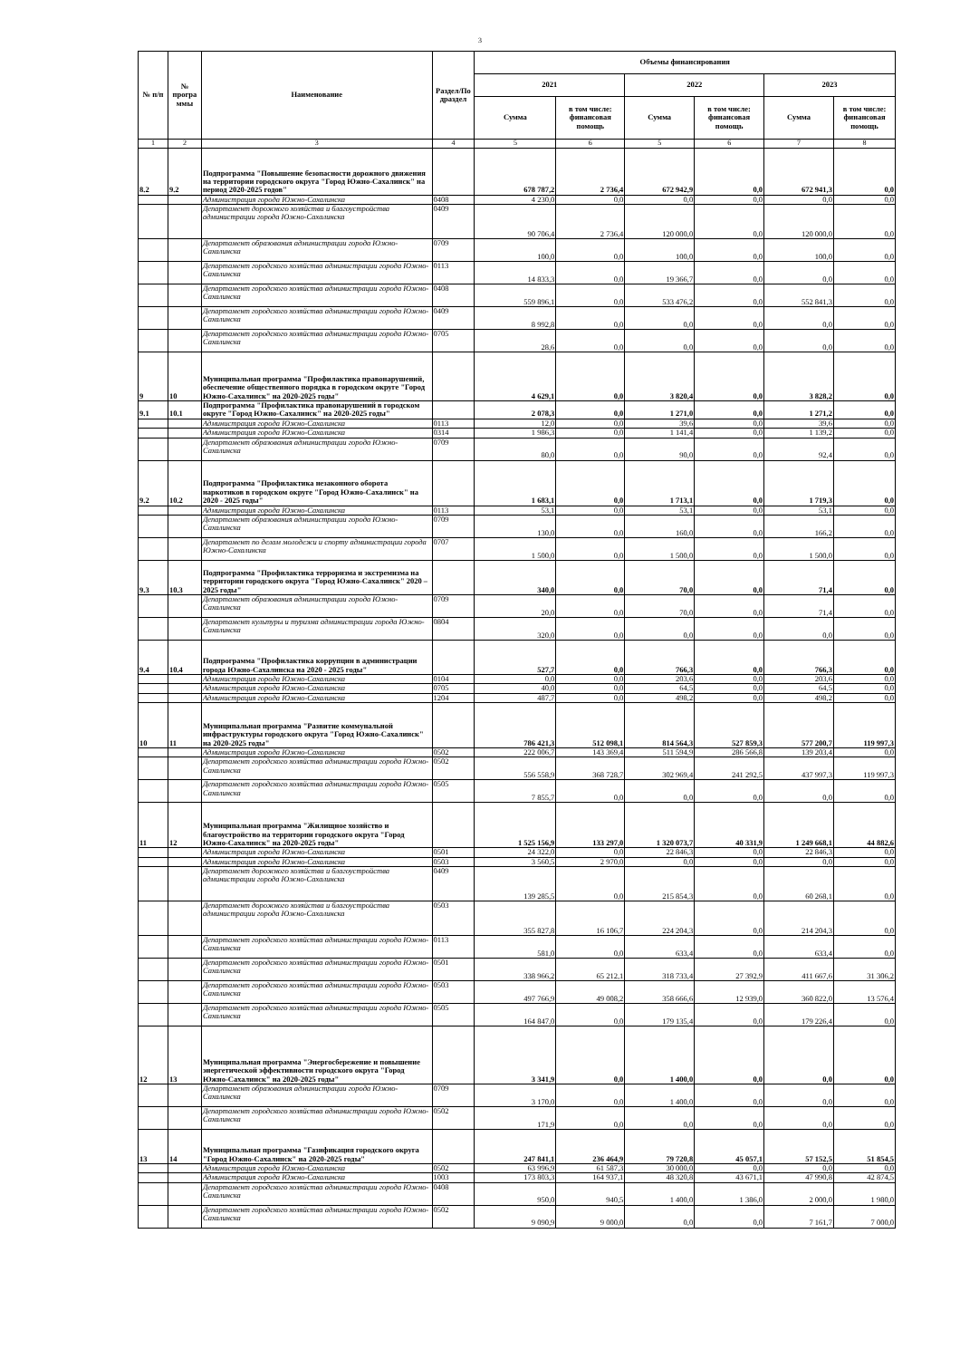3
| № п/п | № програ ммы | Наименование | Раздел/По драздел | Объемы финансирования | | | | | |
| --- | --- | --- | --- | --- | --- | --- | --- | --- | --- |
| | | | | 2021 | | 2022 | | 2023 | |
| | | | | Сумма | в том числе: финансовая помощь | Сумма | в том числе: финансовая помощь | Сумма | в том числе: финансовая помощь |
| 1 | 2 | 3 | 4 | 5 | 6 | 5 | 6 | 7 | 8 |
| 8.2 | 9.2 | Подпрограмма "Повышение безопасности дорожного движения на территории городского округа "Город Южно-Сахалинск" на период 2020-2025 годов" | | 678 787,2 | 2 736,4 | 672 942,9 | 0,0 | 672 941,3 | 0,0 |
| | | Администрация города Южно-Сахалинска | 0408 | 4 230,0 | 0,0 | 0,0 | 0,0 | 0,0 | 0,0 |
| | | Департамент дорожного хозяйства и благоустройства администрации города Южно-Сахалинска | 0409 | 90 706,4 | 2 736,4 | 120 000,0 | 0,0 | 120 000,0 | 0,0 |
| | | Департамент образования администрации города Южно-Сахалинска | 0709 | 100,0 | 0,0 | 100,0 | 0,0 | 100,0 | 0,0 |
| | | Департамент городского хозяйства администрации города Южно-Сахалинска | 0113 | 14 833,3 | 0,0 | 19 366,7 | 0,0 | 0,0 | 0,0 |
| | | Департамент городского хозяйства администрации города Южно-Сахалинска | 0408 | 559 896,1 | 0,0 | 533 476,2 | 0,0 | 552 841,3 | 0,0 |
| | | Департамент городского хозяйства администрации города Южно-Сахалинска | 0409 | 8 992,8 | 0,0 | 0,0 | 0,0 | 0,0 | 0,0 |
| | | Департамент городского хозяйства администрации города Южно-Сахалинска | 0705 | 28,6 | 0,0 | 0,0 | 0,0 | 0,0 | 0,0 |
| 9 | 10 | Муниципальная программа "Профилактика правонарушений, обеспечение общественного порядка в городском округе "Город Южно-Сахалинск" на 2020-2025 годы" | | 4 629,1 | 0,0 | 3 820,4 | 0,0 | 3 828,2 | 0,0 |
| 9.1 | 10.1 | Подпрограмма "Профилактика правонарушений в городском округе "Город Южно-Сахалинск" на 2020-2025 годы" | | 2 078,3 | 0,0 | 1 271,0 | 0,0 | 1 271,2 | 0,0 |
| | | Администрация города Южно-Сахалинска | 0113 | 12,0 | 0,0 | 39,6 | 0,0 | 39,6 | 0,0 |
| | | Администрация города Южно-Сахалинска | 0314 | 1 986,3 | 0,0 | 1 141,4 | 0,0 | 1 139,2 | 0,0 |
| | | Департамент образования администрации города Южно-Сахалинска | 0709 | 80,0 | 0,0 | 90,0 | 0,0 | 92,4 | 0,0 |
| 9.2 | 10.2 | Подпрограмма "Профилактика незаконного оборота наркотиков в городском округе "Город Южно-Сахалинск" на 2020 - 2025 годы" | | 1 683,1 | 0,0 | 1 713,1 | 0,0 | 1 719,3 | 0,0 |
| | | Администрация города Южно-Сахалинска | 0113 | 53,1 | 0,0 | 53,1 | 0,0 | 53,1 | 0,0 |
| | | Департамент образования администрации города Южно-Сахалинска | 0709 | 130,0 | 0,0 | 160,0 | 0,0 | 166,2 | 0,0 |
| | | Департамент по делам молодежи и спорту администрации города Южно-Сахалинска | 0707 | 1 500,0 | 0,0 | 1 500,0 | 0,0 | 1 500,0 | 0,0 |
| 9.3 | 10.3 | Подпрограмма "Профилактика терроризма и экстремизма на территории городского округа "Город Южно-Сахалинск" 2020 – 2025 годы" | | 340,0 | 0,0 | 70,0 | 0,0 | 71,4 | 0,0 |
| | | Департамент образования администрации города Южно-Сахалинска | 0709 | 20,0 | 0,0 | 70,0 | 0,0 | 71,4 | 0,0 |
| | | Департамент культуры и туризма администрации города Южно-Сахалинска | 0804 | 320,0 | 0,0 | 0,0 | 0,0 | 0,0 | 0,0 |
| 9.4 | 10.4 | Подпрограмма "Профилактика коррупции в администрации города Южно-Сахалинска на 2020 - 2025 годы" | | 527,7 | 0,0 | 766,3 | 0,0 | 766,3 | 0,0 |
| | | Администрация города Южно-Сахалинска | 0104 | 0,0 | 0,0 | 203,6 | 0,0 | 203,6 | 0,0 |
| | | Администрация города Южно-Сахалинска | 0705 | 40,0 | 0,0 | 64,5 | 0,0 | 64,5 | 0,0 |
| | | Администрация города Южно-Сахалинска | 1204 | 487,7 | 0,0 | 498,2 | 0,0 | 498,2 | 0,0 |
| 10 | 11 | Муниципальная программа "Развитие коммунальной инфраструктуры городского округа "Город Южно-Сахалинск" на 2020-2025 годы" | | 786 421,3 | 512 098,1 | 814 564,3 | 527 859,3 | 577 200,7 | 119 997,3 |
| | | Администрация города Южно-Сахалинска | 0502 | 222 006,7 | 143 369,4 | 511 594,9 | 286 566,8 | 139 203,4 | 0,0 |
| | | Департамент городского хозяйства администрации города Южно-Сахалинска | 0502 | 556 558,9 | 368 728,7 | 302 969,4 | 241 292,5 | 437 997,3 | 119 997,3 |
| | | Департамент городского хозяйства администрации города Южно-Сахалинска | 0505 | 7 855,7 | 0,0 | 0,0 | 0,0 | 0,0 | 0,0 |
| 11 | 12 | Муниципальная программа "Жилищное хозяйство и благоустройство на территории городского округа "Город Южно-Сахалинск" на 2020-2025 годы" | | 1 525 156,9 | 133 297,0 | 1 320 073,7 | 40 331,9 | 1 249 668,1 | 44 882,6 |
| | | Администрация города Южно-Сахалинска | 0501 | 24 322,0 | 0,0 | 22 846,3 | 0,0 | 22 846,3 | 0,0 |
| | | Администрация города Южно-Сахалинска | 0503 | 3 560,5 | 2 970,0 | 0,0 | 0,0 | 0,0 | 0,0 |
| | | Департамент дорожного хозяйства и благоустройства администрации города Южно-Сахалинска | 0409 | 139 285,5 | 0,0 | 215 854,3 | 0,0 | 60 268,1 | 0,0 |
| | | Департамент дорожного хозяйства и благоустройства администрации города Южно-Сахалинска | 0503 | 355 827,8 | 16 106,7 | 224 204,3 | 0,0 | 214 204,3 | 0,0 |
| | | Департамент городского хозяйства администрации города Южно-Сахалинска | 0113 | 581,0 | 0,0 | 633,4 | 0,0 | 633,4 | 0,0 |
| | | Департамент городского хозяйства администрации города Южно-Сахалинска | 0501 | 338 966,2 | 65 212,1 | 318 733,4 | 27 392,9 | 411 667,6 | 31 306,2 |
| | | Департамент городского хозяйства администрации города Южно-Сахалинска | 0503 | 497 766,9 | 49 008,2 | 358 666,6 | 12 939,0 | 360 822,0 | 13 576,4 |
| | | Департамент городского хозяйства администрации города Южно-Сахалинска | 0505 | 164 847,0 | 0,0 | 179 135,4 | 0,0 | 179 226,4 | 0,0 |
| 12 | 13 | Муниципальная программа "Энергосбережение и повышение энергетической эффективности городского округа "Город Южно-Сахалинск" на 2020-2025 годы" | | 3 341,9 | 0,0 | 1 400,0 | 0,0 | 0,0 | 0,0 |
| | | Департамент образования администрации города Южно-Сахалинска | 0709 | 3 170,0 | 0,0 | 1 400,0 | 0,0 | 0,0 | 0,0 |
| | | Департамент городского хозяйства администрации города Южно-Сахалинска | 0502 | 171,9 | 0,0 | 0,0 | 0,0 | 0,0 | 0,0 |
| 13 | 14 | Муниципальная программа "Газификация городского округа "Город Южно-Сахалинск" на 2020-2025 годы" | | 247 841,1 | 236 464,9 | 79 720,8 | 45 057,1 | 57 152,5 | 51 854,5 |
| | | Администрация города Южно-Сахалинска | 0502 | 63 996,9 | 61 587,3 | 30 000,0 | 0,0 | 0,0 | 0,0 |
| | | Администрация города Южно-Сахалинска | 1003 | 173 803,3 | 164 937,1 | 48 320,8 | 43 671,1 | 47 990,8 | 42 874,5 |
| | | Департамент городского хозяйства администрации города Южно-Сахалинска | 0408 | 950,0 | 940,5 | 1 400,0 | 1 386,0 | 2 000,0 | 1 980,0 |
| | | Департамент городского хозяйства администрации города Южно-Сахалинска | 0502 | 9 090,9 | 9 000,0 | 0,0 | 0,0 | 7 161,7 | 7 000,0 |